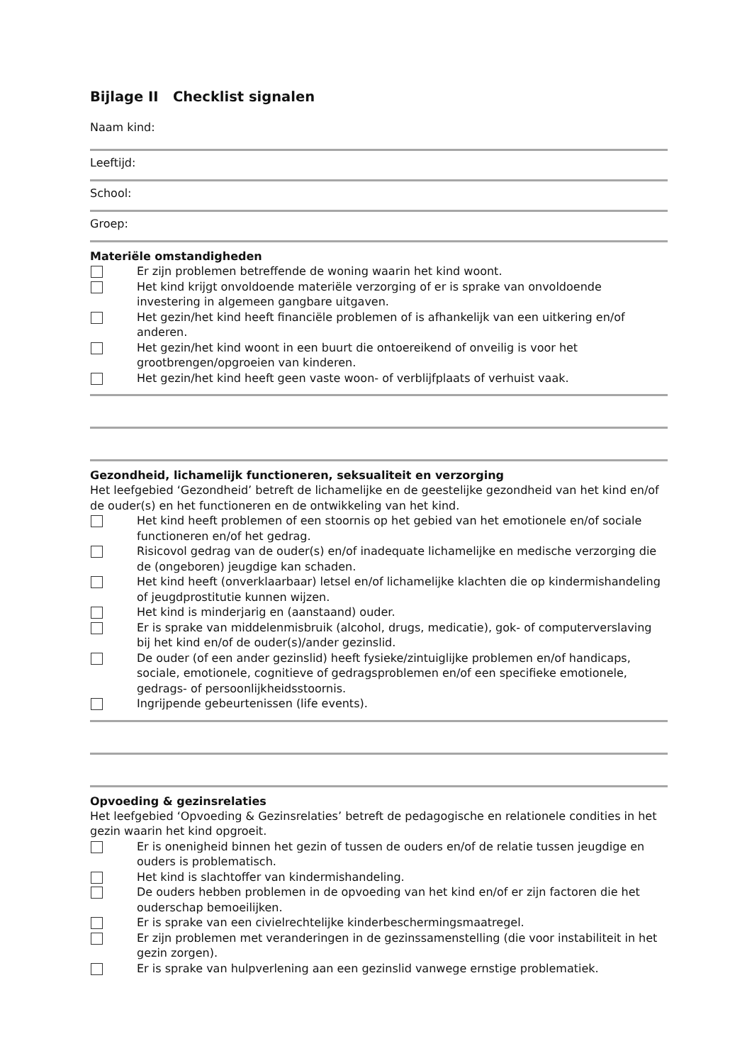Bijlage II Checklist signalen
Naam kind:
Leeftijd:
School:
Groep:
Materiële omstandigheden
Er zijn problemen betreffende de woning waarin het kind woont.
Het kind krijgt onvoldoende materiële verzorging of er is sprake van onvoldoende investering in algemeen gangbare uitgaven.
Het gezin/het kind heeft financiële problemen of is afhankelijk van een uitkering en/of anderen.
Het gezin/het kind woont in een buurt die ontoereikend of onveilig is voor het grootbrengen/opgroeien van kinderen.
Het gezin/het kind heeft geen vaste woon- of verblijfplaats of verhuist vaak.
Gezondheid, lichamelijk functioneren, seksualiteit en verzorging
Het leefgebied ‘Gezondheid’ betreft de lichamelijke en de geestelijke gezondheid van het kind en/of de ouder(s) en het functioneren en de ontwikkeling van het kind.
Het kind heeft problemen of een stoornis op het gebied van het emotionele en/of sociale functioneren en/of het gedrag.
Risicovol gedrag van de ouder(s) en/of inadequate lichamelijke en medische verzorging die de (ongeboren) jeugdige kan schaden.
Het kind heeft (onverklaarbaar) letsel en/of lichamelijke klachten die op kindermishandeling of jeugdprostitutie kunnen wijzen.
Het kind is minderjarig en (aanstaand) ouder.
Er is sprake van middelenmisbruik (alcohol, drugs, medicatie), gok- of computerverslaving bij het kind en/of de ouder(s)/ander gezinslid.
De ouder (of een ander gezinslid) heeft fysieke/zintuiglijke problemen en/of handicaps, sociale, emotionele, cognitieve of gedragsproblemen en/of een specifieke emotionele, gedrags- of persoonlijkheidsstoornis.
Ingrijpende gebeurtenissen (life events).
Opvoeding & gezinsrelaties
Het leefgebied ‘Opvoeding & Gezinsrelaties’ betreft de pedagogische en relationele condities in het gezin waarin het kind opgroeit.
Er is onenigheid binnen het gezin of tussen de ouders en/of de relatie tussen jeugdige en ouders is problematisch.
Het kind is slachtoffer van kindermishandeling.
De ouders hebben problemen in de opvoeding van het kind en/of er zijn factoren die het ouderschap bemoeilijken.
Er is sprake van een civielrechtelijke kinderbeschermingsmaatregel.
Er zijn problemen met veranderingen in de gezinssamenstelling (die voor instabiliteit in het gezin zorgen).
Er is sprake van hulpverlening aan een gezinslid vanwege ernstige problematiek.